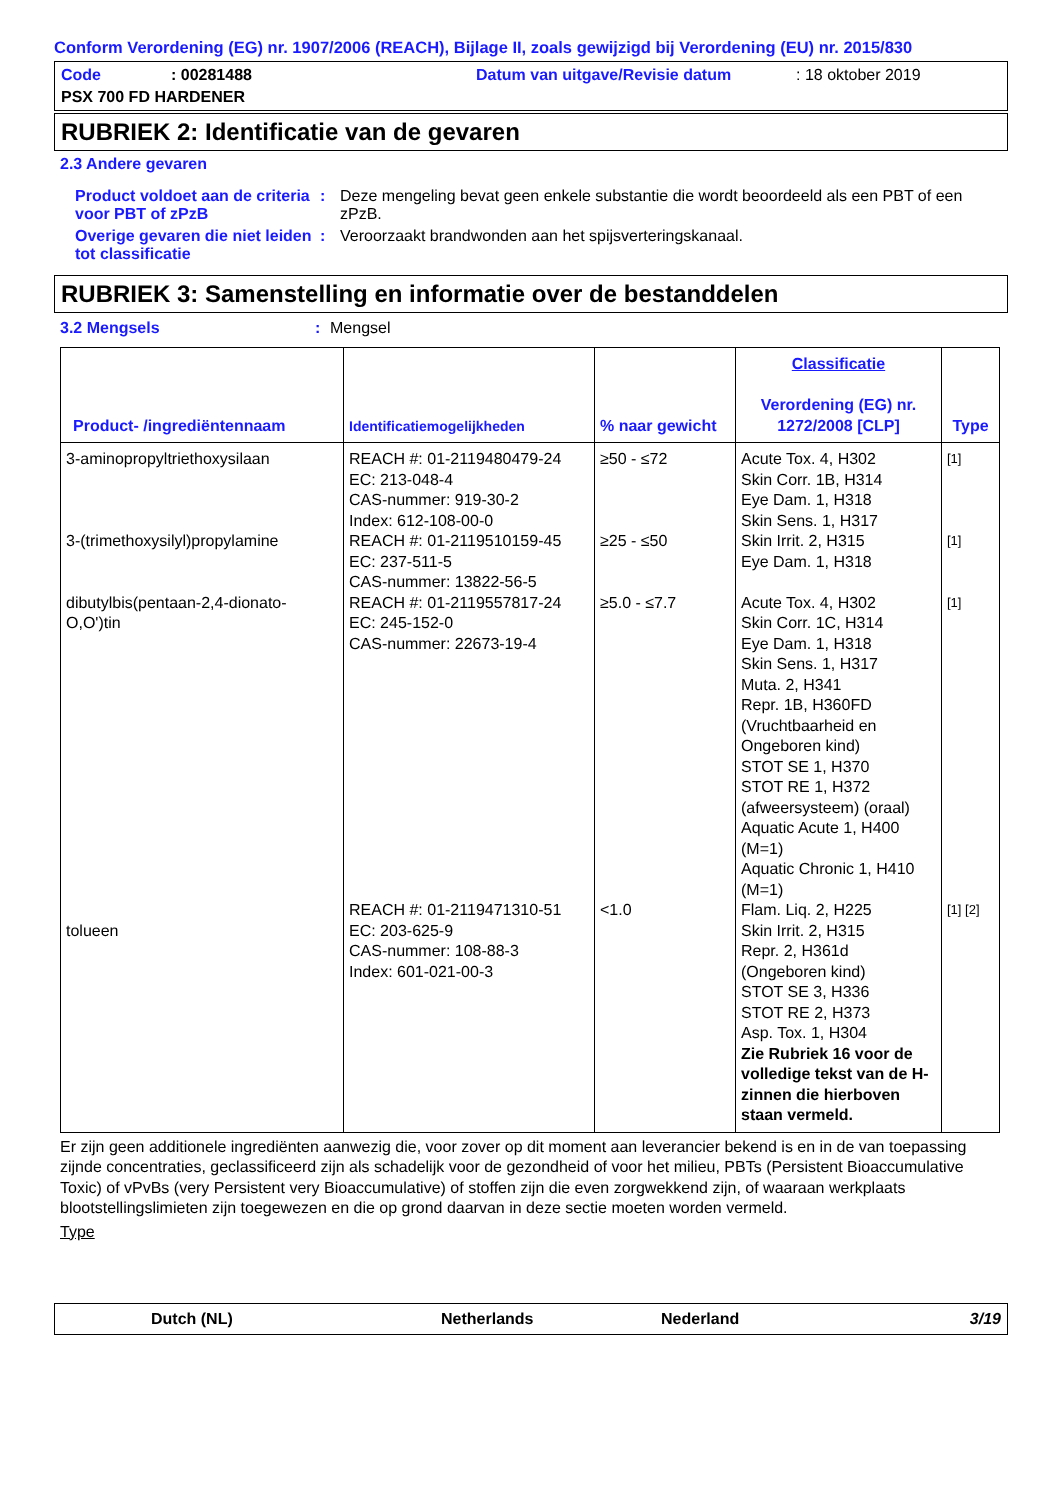Conform Verordening (EG) nr. 1907/2006 (REACH), Bijlage II, zoals gewijzigd bij Verordening (EU) nr. 2015/830
Code: 00281488 Datum van uitgave/Revisie datum: 18 oktober 2019
PSX 700 FD HARDENER
RUBRIEK 2: Identificatie van de gevaren
2.3 Andere gevaren
Product voldoet aan de criteria voor PBT of zPzB
: Deze mengeling bevat geen enkele substantie die wordt beoordeeld als een PBT of een zPzB.
Overige gevaren die niet leiden tot classificatie
: Veroorzaakt brandwonden aan het spijsverteringskanaal.
RUBRIEK 3: Samenstelling en informatie over de bestanddelen
3.2 Mengsels: Mengsel
| Product- /ingrediëntennaam | Identificatiemogelijkheden | % naar gewicht | Classificatie Verordening (EG) nr. 1272/2008 [CLP] | Type |
| --- | --- | --- | --- | --- |
| 3-aminopropyltriethoxysilaan 3-(trimethoxysilyl)propylamine dibutylbis(pentaan-2,4-dionato-O,O')tin tolueen | REACH #: 01-2119480479-24 EC: 213-048-4 CAS-nummer: 919-30-2 Index: 612-108-00-0 REACH #: 01-2119510159-45 EC: 237-511-5 CAS-nummer: 13822-56-5 REACH #: 01-2119557817-24 EC: 245-152-0 CAS-nummer: 22673-19-4 REACH #: 01-2119471310-51 EC: 203-625-9 CAS-nummer: 108-88-3 Index: 601-021-00-3 | ≥50 - ≤72 ≥25 - ≤50 ≥5.0 - ≤7.7 <1.0 | Acute Tox. 4, H302 Skin Corr. 1B, H314 Eye Dam. 1, H318 Skin Sens. 1, H317 Skin Irrit. 2, H315 Eye Dam. 1, H318 Acute Tox. 4, H302 Skin Corr. 1C, H314 Eye Dam. 1, H318 Skin Sens. 1, H317 Muta. 2, H341 Repr. 1B, H360FD (Vruchtbaarheid en Ongeboren kind) STOT SE 1, H370 STOT RE 1, H372 (afweersysteem) (oraal) Aquatic Acute 1, H400 (M=1) Aquatic Chronic 1, H410 (M=1) Flam. Liq. 2, H225 Skin Irrit. 2, H315 Repr. 2, H361d (Ongeboren kind) STOT SE 3, H336 STOT RE 2, H373 Asp. Tox. 1, H304 Zie Rubriek 16 voor de volledige tekst van de H-zinnen die hierboven staan vermeld. | [1] [1] [1] [1] [2] |
Er zijn geen additionele ingrediënten aanwezig die, voor zover op dit moment aan leverancier bekend is en in de van toepassing zijnde concentraties, geclassificeerd zijn als schadelijk voor de gezondheid of voor het milieu, PBTs (Persistent Bioaccumulative Toxic) of vPvBs (very Persistent very Bioaccumulative) of stoffen zijn die even zorgwekkend zijn, of waaraan werkplaats blootstellingslimieten zijn toegewezen en die op grond daarvan in deze sectie moeten worden vermeld.
Type
Dutch (NL) Netherlands Nederland 3/19